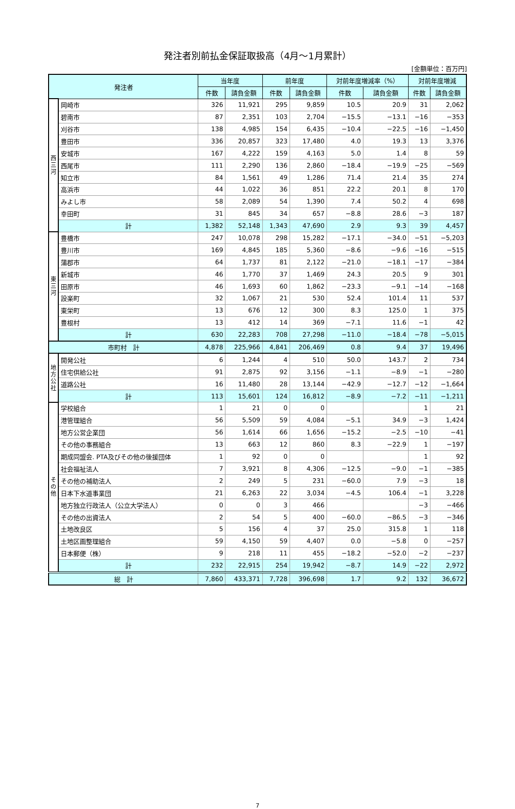発注者別前払金保証取扱高（4月～1月累計）
[金額単位：百万円]
| 発注者 | | 当年度 | | 前年度 | | 対前年度増減率（%） | | 対前年度増減 | |
| --- | --- | --- | --- | --- | --- | --- | --- | --- | --- |
| | | 件数 | 請負金額 | 件数 | 請負金額 | 件数 | 請負金額 | 件数 | 請負金額 |
| 西 三 河 | 岡崎市 | 326 | 11,921 | 295 | 9,859 | 10.5 | 20.9 | 31 | 2,062 |
| | 碧南市 | 87 | 2,351 | 103 | 2,704 | −15.5 | −13.1 | −16 | −353 |
| | 刈谷市 | 138 | 4,985 | 154 | 6,435 | −10.4 | −22.5 | −16 | −1,450 |
| | 豊田市 | 336 | 20,857 | 323 | 17,480 | 4.0 | 19.3 | 13 | 3,376 |
| | 安城市 | 167 | 4,222 | 159 | 4,163 | 5.0 | 1.4 | 8 | 59 |
| | 西尾市 | 111 | 2,290 | 136 | 2,860 | −18.4 | −19.9 | −25 | −569 |
| | 知立市 | 84 | 1,561 | 49 | 1,286 | 71.4 | 21.4 | 35 | 274 |
| | 高浜市 | 44 | 1,022 | 36 | 851 | 22.2 | 20.1 | 8 | 170 |
| | みよし市 | 58 | 2,089 | 54 | 1,390 | 7.4 | 50.2 | 4 | 698 |
| | 幸田町 | 31 | 845 | 34 | 657 | −8.8 | 28.6 | −3 | 187 |
| | 計 | 1,382 | 52,148 | 1,343 | 47,690 | 2.9 | 9.3 | 39 | 4,457 |
| 東 三 河 | 豊橋市 | 247 | 10,078 | 298 | 15,282 | −17.1 | −34.0 | −51 | −5,203 |
| | 豊川市 | 169 | 4,845 | 185 | 5,360 | −8.6 | −9.6 | −16 | −515 |
| | 蒲郡市 | 64 | 1,737 | 81 | 2,122 | −21.0 | −18.1 | −17 | −384 |
| | 新城市 | 46 | 1,770 | 37 | 1,469 | 24.3 | 20.5 | 9 | 301 |
| | 田原市 | 46 | 1,693 | 60 | 1,862 | −23.3 | −9.1 | −14 | −168 |
| | 設楽町 | 32 | 1,067 | 21 | 530 | 52.4 | 101.4 | 11 | 537 |
| | 東栄町 | 13 | 676 | 12 | 300 | 8.3 | 125.0 | 1 | 375 |
| | 豊根村 | 13 | 412 | 14 | 369 | −7.1 | 11.6 | −1 | 42 |
| | 計 | 630 | 22,283 | 708 | 27,298 | −11.0 | −18.4 | −78 | −5,015 |
| 市町村 計 | | 4,878 | 225,966 | 4,841 | 206,469 | 0.8 | 9.4 | 37 | 19,496 |
| 地 方 公 社 | 開発公社 | 6 | 1,244 | 4 | 510 | 50.0 | 143.7 | 2 | 734 |
| | 住宅供給公社 | 91 | 2,875 | 92 | 3,156 | −1.1 | −8.9 | −1 | −280 |
| | 道路公社 | 16 | 11,480 | 28 | 13,144 | −42.9 | −12.7 | −12 | −1,664 |
| | 計 | 113 | 15,601 | 124 | 16,812 | −8.9 | −7.2 | −11 | −1,211 |
| そ の 他 | 学校組合 | 1 | 21 | 0 | 0 | | | 1 | 21 |
| | 港管理組合 | 56 | 5,509 | 59 | 4,084 | −5.1 | 34.9 | −3 | 1,424 |
| | 地方公営企業団 | 56 | 1,614 | 66 | 1,656 | −15.2 | −2.5 | −10 | −41 |
| | その他の事務組合 | 13 | 663 | 12 | 860 | 8.3 | −22.9 | 1 | −197 |
| | 期成同盟会. PTA及びその他の後援団体 | 1 | 92 | 0 | 0 | | | 1 | 92 |
| | 社会福祉法人 | 7 | 3,921 | 8 | 4,306 | −12.5 | −9.0 | −1 | −385 |
| | その他の補助法人 | 2 | 249 | 5 | 231 | −60.0 | 7.9 | −3 | 18 |
| | 日本下水道事業団 | 21 | 6,263 | 22 | 3,034 | −4.5 | 106.4 | −1 | 3,228 |
| | 地方独立行政法人（公立大学法人） | 0 | 0 | 3 | 466 | | | −3 | −466 |
| | その他の出資法人 | 2 | 54 | 5 | 400 | −60.0 | −86.5 | −3 | −346 |
| | 土地改良区 | 5 | 156 | 4 | 37 | 25.0 | 315.8 | 1 | 118 |
| | 土地区画整理組合 | 59 | 4,150 | 59 | 4,407 | 0.0 | −5.8 | 0 | −257 |
| | 日本郵便（株） | 9 | 218 | 11 | 455 | −18.2 | −52.0 | −2 | −237 |
| | 計 | 232 | 22,915 | 254 | 19,942 | −8.7 | 14.9 | −22 | 2,972 |
| 総 計 | | 7,860 | 433,371 | 7,728 | 396,698 | 1.7 | 9.2 | 132 | 36,672 |
7